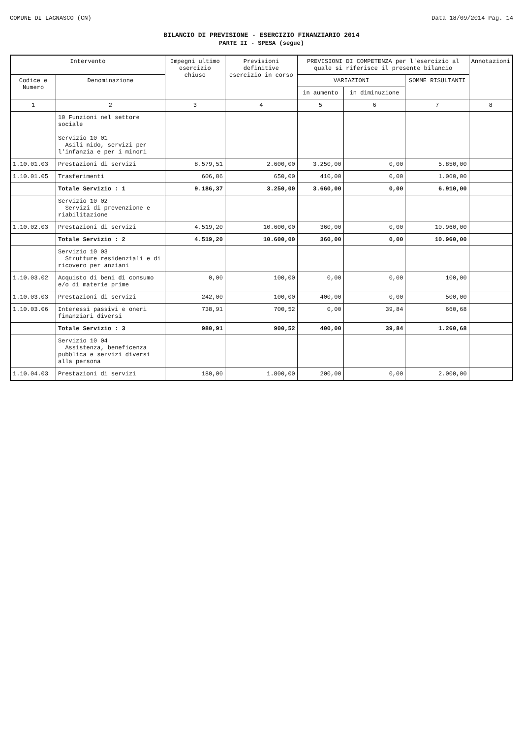COMUNE DI LAGNASCO (CN) Data 18/09/2014 Pag. 14
BILANCIO DI PREVISIONE - ESERCIZIO FINANZIARIO 2014
PARTE II - SPESA (segue)
| Intervento | | Impegni ultimo esercizio chiuso | Previsioni definitive esercizio in corso | PREVISIONI DI COMPETENZA per l'esercizio al quale si riferisce il presente bilancio | | | Annotazioni |
| --- | --- | --- | --- | --- | --- | --- | --- |
| Codice e Numero | Denominazione | | | VARIAZIONI | | SOMME RISULTANTI | |
| | | | | in aumento | in diminuzione | | |
| 1 | 2 | 3 | 4 | 5 | 6 | 7 | 8 |
| | 10 Funzioni nel settore sociale Servizio 10 01 Asili nido, servizi per l'infanzia e per i minori | | | | | | |
| 1.10.01.03 | Prestazioni di servizi | 8.579,51 | 2.600,00 | 3.250,00 | 0,00 | 5.850,00 | |
| 1.10.01.05 | Trasferimenti | 606,86 | 650,00 | 410,00 | 0,00 | 1.060,00 | |
| | Totale Servizio : 1 | 9.186,37 | 3.250,00 | 3.660,00 | 0,00 | 6.910,00 | |
| | Servizio 10 02 Servizi di prevenzione e riabilitazione | | | | | | |
| 1.10.02.03 | Prestazioni di servizi | 4.519,20 | 10.600,00 | 360,00 | 0,00 | 10.960,00 | |
| | Totale Servizio : 2 | 4.519,20 | 10.600,00 | 360,00 | 0,00 | 10.960,00 | |
| | Servizio 10 03 Strutture residenziali e di ricovero per anziani | | | | | | |
| 1.10.03.02 | Acquisto di beni di consumo e/o di materie prime | 0,00 | 100,00 | 0,00 | 0,00 | 100,00 | |
| 1.10.03.03 | Prestazioni di servizi | 242,00 | 100,00 | 400,00 | 0,00 | 500,00 | |
| 1.10.03.06 | Interessi passivi e oneri finanziari diversi | 738,91 | 700,52 | 0,00 | 39,84 | 660,68 | |
| | Totale Servizio : 3 | 980,91 | 900,52 | 400,00 | 39,84 | 1.260,68 | |
| | Servizio 10 04 Assistenza, beneficenza pubblica e servizi diversi alla persona | | | | | | |
| 1.10.04.03 | Prestazioni di servizi | 180,00 | 1.800,00 | 200,00 | 0,00 | 2.000,00 | |